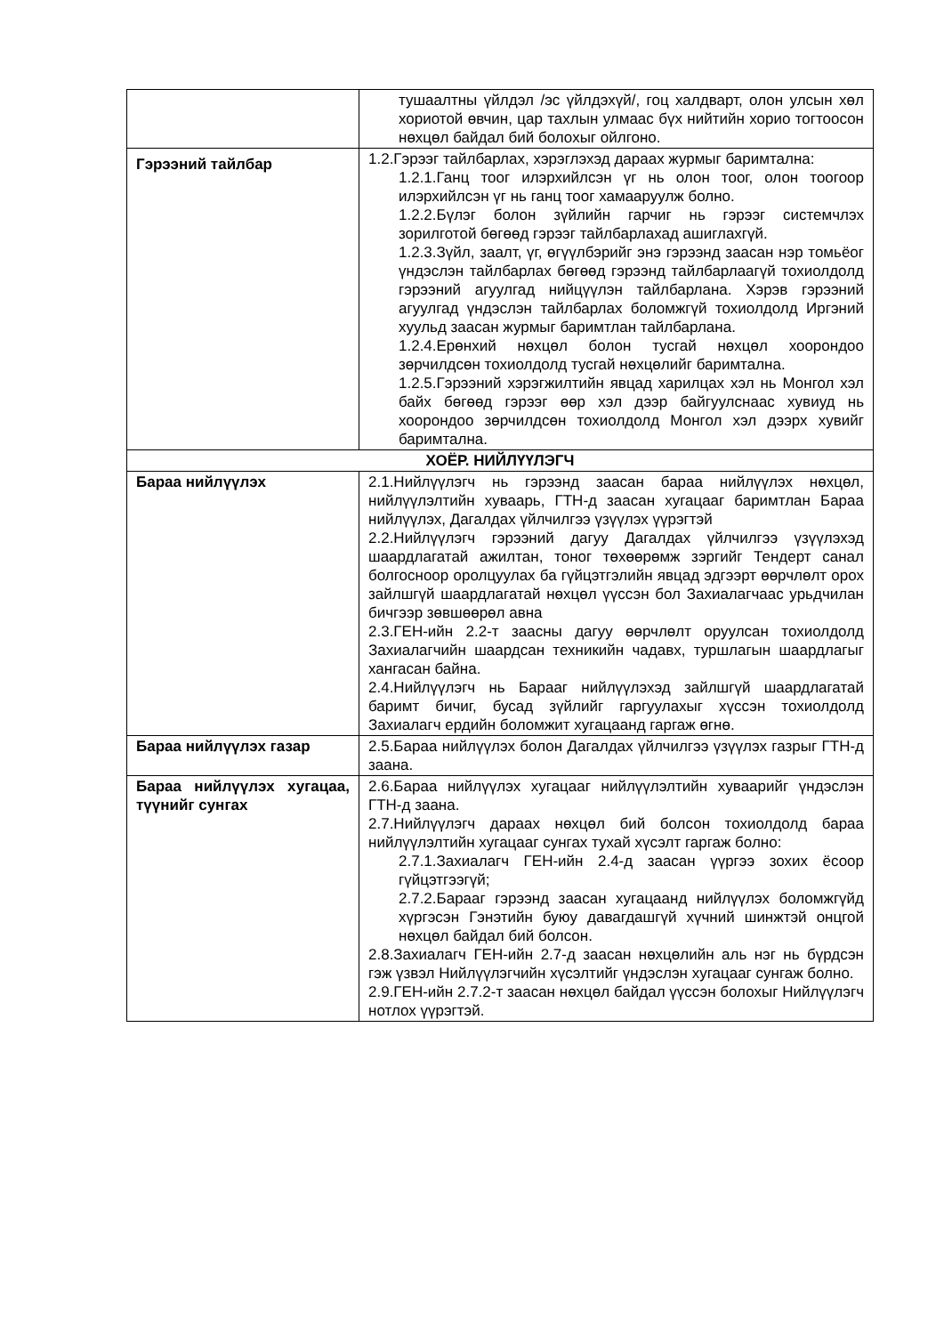| | тушаалтны үйлдэл /эс үйлдэхүй/, гоц халдварт, олон улсын хөл хориотой өвчин, цар тахлын улмаас бүх нийтийн хорио тогтоосон нөхцөл байдал бий болохыг ойлгоно. |
| Гэрээний тайлбар | 1.2.Гэрээг тайлбарлах, хэрэглэхэд дараах журмыг баримтална: 1.2.1.Ганц тоог илэрхийлсэн үг нь олон тоог, олон тоогоор илэрхийлсэн үг нь ганц тоог хамааруулж болно. 1.2.2.Бүлэг болон зүйлийн гарчиг нь гэрээг системчлэх зорилготой бөгөөд гэрээг тайлбарлахад ашиглахгүй. 1.2.3.Зүйл, заалт, үг, өгүүлбэрийг энэ гэрээнд заасан нэр томьёог үндэслэн тайлбарлах бөгөөд гэрээнд тайлбарлаагүй тохиолдолд гэрээний агуулгад нийцүүлэн тайлбарлана. Хэрэв гэрээний агуулгад үндэслэн тайлбарлах боломжгүй тохиолдолд Иргэний хуульд заасан журмыг баримтлан тайлбарлана. 1.2.4.Ерөнхий нөхцөл болон тусгай нөхцөл хоорондоо зөрчилдсөн тохиолдолд тусгай нөхцөлийг баримтална. 1.2.5.Гэрээний хэрэгжилтийн явцад харилцах хэл нь Монгол хэл байх бөгөөд гэрээг өөр хэл дээр байгуулснаас хувиуд нь хоорондоо зөрчилдсөн тохиолдолд Монгол хэл дээрх хувийг баримтална. |
| ХОЁР. НИЙЛҮҮЛЭГЧ | |
| Бараа нийлүүлэх | 2.1.Нийлүүлэгч нь гэрээнд заасан бараа нийлүүлэх нөхцөл, нийлүүлэлтийн хуваарь, ГТН-д заасан хугацааг баримтлан Бараа нийлүүлэх, Дагалдах үйлчилгээ үзүүлэх үүрэгтэй 2.2.Нийлүүлэгч гэрээний дагуу Дагалдах үйлчилгээ үзүүлэхэд шаардлагатай ажилтан, тоног төхөөрөмж зэргийг Тендерт санал болгосноор оролцуулах ба гүйцэтгэлийн явцад эдгээрт өөрчлөлт орох зайлшгүй шаардлагатай нөхцөл үүссэн бол Захиалагчаас урьдчилан бичгээр зөвшөөрөл авна 2.3.ГЕН-ийн 2.2-т заасны дагуу өөрчлөлт оруулсан тохиолдолд Захиалагчийн шаардсан техникийн чадавх, туршлагын шаардлагыг хангасан байна. 2.4.Нийлүүлэгч нь Барааг нийлүүлэхэд зайлшгүй шаардлагатай баримт бичиг, бусад зүйлийг гаргуулахыг хүссэн тохиолдолд Захиалагч ердийн боломжит хугацаанд гаргаж өгнө. |
| Бараа нийлүүлэх газар | 2.5.Бараа нийлүүлэх болон Дагалдах үйлчилгээ үзүүлэх газрыг ГТН-д заана. |
| Бараа нийлүүлэх хугацаа, түүнийг сунгах | 2.6.Бараа нийлүүлэх хугацааг нийлүүлэлтийн хуваарийг үндэслэн ГТН-д заана. 2.7.Нийлүүлэгч дараах нөхцөл бий болсон тохиолдолд бараа нийлүүлэлтийн хугацааг сунгах тухай хүсэлт гаргаж болно: 2.7.1.Захиалагч ГЕН-ийн 2.4-д заасан үүргээ зохих ёсоор гүйцэтгээгүй; 2.7.2.Барааг гэрээнд заасан хугацаанд нийлүүлэх боломжгүйд хүргэсэн Гэнэтийн буюу давагдашгүй хүчний шинжтэй онцгой нөхцөл байдал бий болсон. 2.8.Захиалагч ГЕН-ийн 2.7-д заасан нөхцөлийн аль нэг нь бүрдсэн гэж үзвэл Нийлүүлэгчийн хүсэлтийг үндэслэн хугацааг сунгаж болно. 2.9.ГЕН-ийн 2.7.2-т заасан нөхцөл байдал үүссэн болохыг Нийлүүлэгч нотлох үүрэгтэй. |